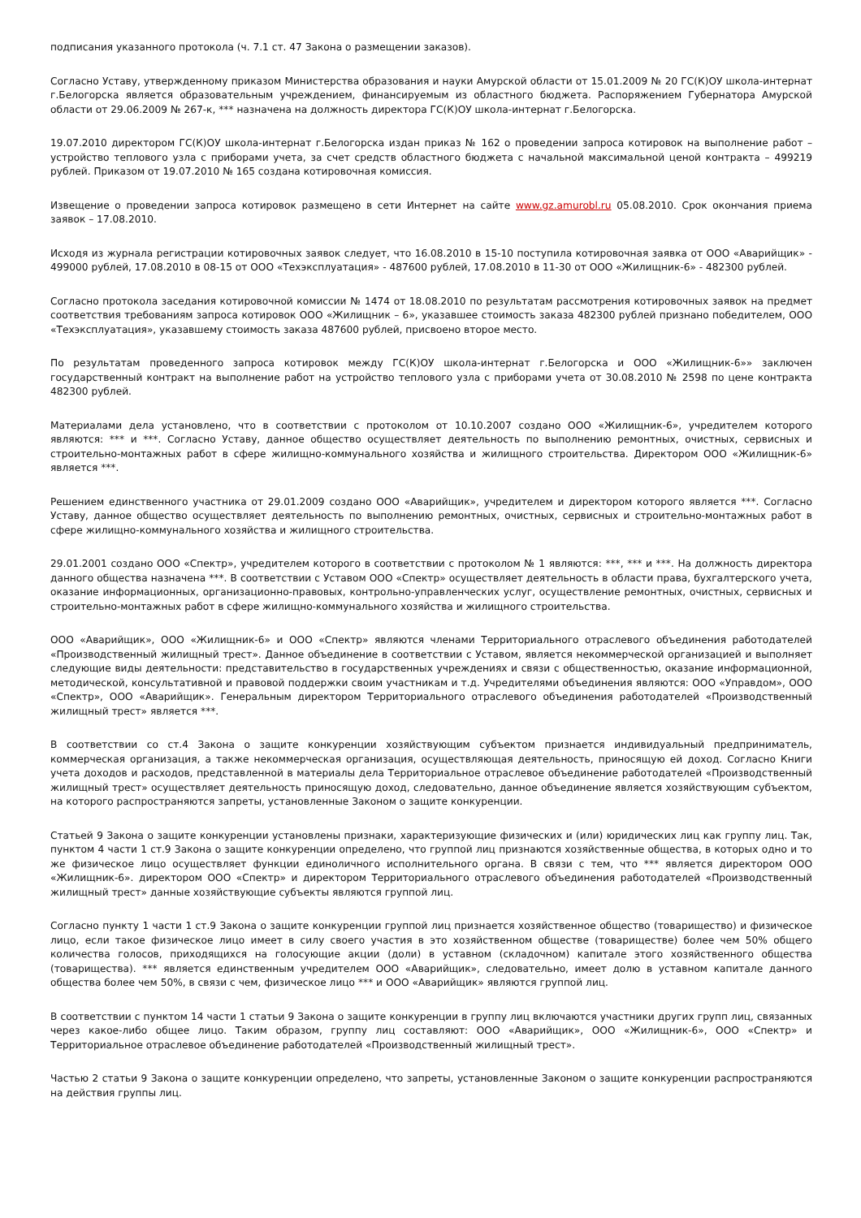подписания указанного протокола (ч. 7.1 ст. 47 Закона о размещении заказов).
Согласно Уставу, утвержденному приказом Министерства образования и науки Амурской области от 15.01.2009 № 20 ГС(К)ОУ школа-интернат г.Белогорска является образовательным учреждением, финансируемым из областного бюджета. Распоряжением Губернатора Амурской области от 29.06.2009 № 267-к, *** назначена на должность директора ГС(К)ОУ школа-интернат г.Белогорска.
19.07.2010 директором ГС(К)ОУ школа-интернат г.Белогорска издан приказ № 162 о проведении запроса котировок на выполнение работ – устройство теплового узла с приборами учета, за счет средств областного бюджета с начальной максимальной ценой контракта – 499219 рублей. Приказом от 19.07.2010 № 165 создана котировочная комиссия.
Извещение о проведении запроса котировок размещено в сети Интернет на сайте www.gz.amurobl.ru 05.08.2010. Срок окончания приема заявок – 17.08.2010.
Исходя из журнала регистрации котировочных заявок следует, что 16.08.2010 в 15-10 поступила котировочная заявка от ООО «Аварийщик» - 499000 рублей, 17.08.2010 в 08-15 от ООО «Техэксплуатация» - 487600 рублей, 17.08.2010 в 11-30 от ООО «Жилищник-6» - 482300 рублей.
Согласно протокола заседания котировочной комиссии № 1474 от 18.08.2010 по результатам рассмотрения котировочных заявок на предмет соответствия требованиям запроса котировок ООО «Жилищник – 6», указавшее стоимость заказа 482300 рублей признано победителем, ООО «Техэксплуатация», указавшему стоимость заказа 487600 рублей, присвоено второе место.
По результатам проведенного запроса котировок между ГС(К)ОУ школа-интернат г.Белогорска и ООО «Жилищник-6»» заключен государственный контракт на выполнение работ на устройство теплового узла с приборами учета от 30.08.2010 № 2598 по цене контракта 482300 рублей.
Материалами дела установлено, что в соответствии с протоколом от 10.10.2007 создано ООО «Жилищник-6», учредителем которого являются: *** и ***. Согласно Уставу, данное общество осуществляет деятельность по выполнению ремонтных, очистных, сервисных и строительно-монтажных работ в сфере жилищно-коммунального хозяйства и жилищного строительства. Директором ООО «Жилищник-6» является ***.
Решением единственного участника от 29.01.2009 создано ООО «Аварийщик», учредителем и директором которого является ***. Согласно Уставу, данное общество осуществляет деятельность по выполнению ремонтных, очистных, сервисных и строительно-монтажных работ в сфере жилищно-коммунального хозяйства и жилищного строительства.
29.01.2001 создано ООО «Спектр», учредителем которого в соответствии с протоколом № 1 являются: ***, *** и ***. На должность директора данного общества назначена ***. В соответствии с Уставом ООО «Спектр» осуществляет деятельность в области права, бухгалтерского учета, оказание информационных, организационно-правовых, контрольно-управленческих услуг, осуществление ремонтных, очистных, сервисных и строительно-монтажных работ в сфере жилищно-коммунального хозяйства и жилищного строительства.
ООО «Аварийщик», ООО «Жилищник-6» и ООО «Спектр» являются членами Территориального отраслевого объединения работодателей «Производственный жилищный трест». Данное объединение в соответствии с Уставом, является некоммерческой организацией и выполняет следующие виды деятельности: представительство в государственных учреждениях и связи с общественностью, оказание информационной, методической, консультативной и правовой поддержки своим участникам и т.д. Учредителями объединения являются: ООО «Управдом», ООО «Спектр», ООО «Аварийщик». Генеральным директором Территориального отраслевого объединения работодателей «Производственный жилищный трест» является ***.
В соответствии со ст.4 Закона о защите конкуренции хозяйствующим субъектом признается индивидуальный предприниматель, коммерческая организация, а также некоммерческая организация, осуществляющая деятельность, приносящую ей доход. Согласно Книги учета доходов и расходов, представленной в материалы дела Территориальное отраслевое объединение работодателей «Производственный жилищный трест» осуществляет деятельность приносящую доход, следовательно, данное объединение является хозяйствующим субъектом, на которого распространяются запреты, установленные Законом о защите конкуренции.
Статьей 9 Закона о защите конкуренции установлены признаки, характеризующие физических и (или) юридических лиц как группу лиц. Так, пунктом 4 части 1 ст.9 Закона о защите конкуренции определено, что группой лиц признаются хозяйственные общества, в которых одно и то же физическое лицо осуществляет функции единоличного исполнительного органа. В связи с тем, что *** является директором ООО «Жилищник-6». директором ООО «Спектр» и директором Территориального отраслевого объединения работодателей «Производственный жилищный трест» данные хозяйствующие субъекты являются группой лиц.
Согласно пункту 1 части 1 ст.9 Закона о защите конкуренции группой лиц признается хозяйственное общество (товарищество) и физическое лицо, если такое физическое лицо имеет в силу своего участия в это хозяйственном обществе (товариществе) более чем 50% общего количества голосов, приходящихся на голосующие акции (доли) в уставном (складочном) капитале этого хозяйственного общества (товарищества). *** является единственным учредителем ООО «Аварийщик», следовательно, имеет долю в уставном капитале данного общества более чем 50%, в связи с чем, физическое лицо *** и ООО «Аварийщик» являются группой лиц.
В соответствии с пунктом 14 части 1 статьи 9 Закона о защите конкуренции в группу лиц включаются участники других групп лиц, связанных через какое-либо общее лицо. Таким образом, группу лиц составляют: ООО «Аварийщик», ООО «Жилищник-6», ООО «Спектр» и Территориальное отраслевое объединение работодателей «Производственный жилищный трест».
Частью 2 статьи 9 Закона о защите конкуренции определено, что запреты, установленные Законом о защите конкуренции распространяются на действия группы лиц.